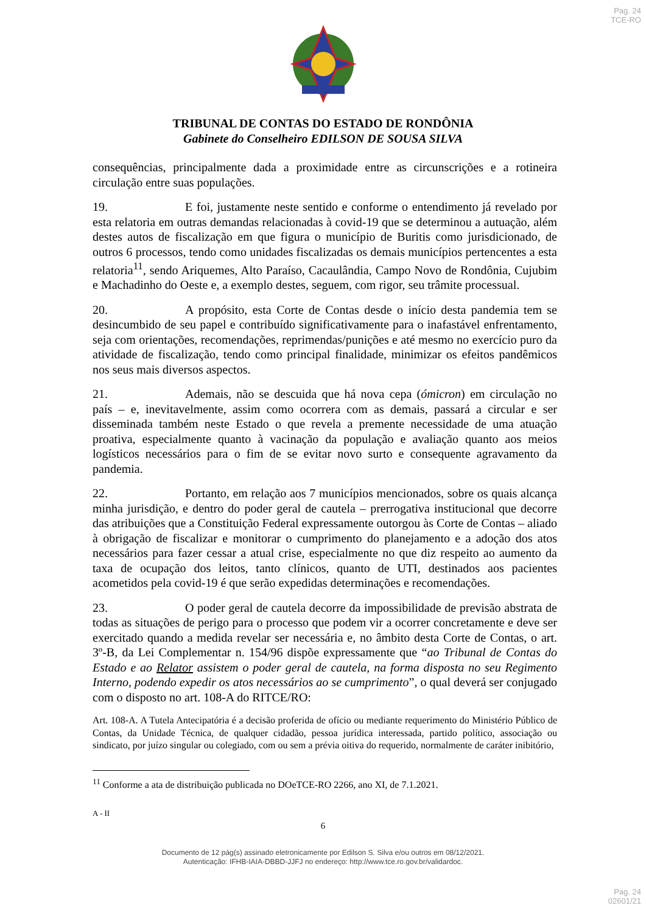Pag. 24
TCE-RO
TRIBUNAL DE CONTAS DO ESTADO DE RONDÔNIA
Gabinete do Conselheiro EDILSON DE SOUSA SILVA
consequências, principalmente dada a proximidade entre as circunscrições e a rotineira circulação entre suas populações.
19. E foi, justamente neste sentido e conforme o entendimento já revelado por esta relatoria em outras demandas relacionadas à covid-19 que se determinou a autuação, além destes autos de fiscalização em que figura o município de Buritis como jurisdicionado, de outros 6 processos, tendo como unidades fiscalizadas os demais municípios pertencentes a esta relatoria<sup>11</sup>, sendo Ariquemes, Alto Paraíso, Cacaulândia, Campo Novo de Rondônia, Cujubim e Machadinho do Oeste e, a exemplo destes, seguem, com rigor, seu trâmite processual.
20. A propósito, esta Corte de Contas desde o início desta pandemia tem se desincumbido de seu papel e contribuído significativamente para o inafastável enfrentamento, seja com orientações, recomendações, reprimendas/punições e até mesmo no exercício puro da atividade de fiscalização, tendo como principal finalidade, minimizar os efeitos pandêmicos nos seus mais diversos aspectos.
21. Ademais, não se descuida que há nova cepa (ómicron) em circulação no país – e, inevitavelmente, assim como ocorrera com as demais, passará a circular e ser disseminada também neste Estado o que revela a premente necessidade de uma atuação proativa, especialmente quanto à vacinação da população e avaliação quanto aos meios logísticos necessários para o fim de se evitar novo surto e consequente agravamento da pandemia.
22. Portanto, em relação aos 7 municípios mencionados, sobre os quais alcança minha jurisdição, e dentro do poder geral de cautela – prerrogativa institucional que decorre das atribuições que a Constituição Federal expressamente outorgou às Corte de Contas – aliado à obrigação de fiscalizar e monitorar o cumprimento do planejamento e a adoção dos atos necessários para fazer cessar a atual crise, especialmente no que diz respeito ao aumento da taxa de ocupação dos leitos, tanto clínicos, quanto de UTI, destinados aos pacientes acometidos pela covid-19 é que serão expedidas determinações e recomendações.
23. O poder geral de cautela decorre da impossibilidade de previsão abstrata de todas as situações de perigo para o processo que podem vir a ocorrer concretamente e deve ser exercitado quando a medida revelar ser necessária e, no âmbito desta Corte de Contas, o art. 3º-B, da Lei Complementar n. 154/96 dispõe expressamente que “ao Tribunal de Contas do Estado e ao Relator assistem o poder geral de cautela, na forma disposta no seu Regimento Interno, podendo expedir os atos necessários ao se cumprimento”, o qual deverá ser conjugado com o disposto no art. 108-A do RITCE/RO:
Art. 108-A. A Tutela Antecipatória é a decisão proferida de ofício ou mediante requerimento do Ministério Público de Contas, da Unidade Técnica, de qualquer cidadão, pessoa jurídica interessada, partido político, associação ou sindicato, por juízo singular ou colegiado, com ou sem a prévia oitiva do requerido, normalmente de caráter inibitório,
<sup>11</sup> Conforme a ata de distribuição publicada no DOeTCE-RO 2266, ano XI, de 7.1.2021.
A - II
6
Documento de 12 pág(s) assinado eletronicamente por Edilson S. Silva e/ou outros em 08/12/2021.
Autenticação: IFHB-IAIA-DBBD-JJFJ no endereço: http://www.tce.ro.gov.br/validardoc.
Pag. 24
02601/21